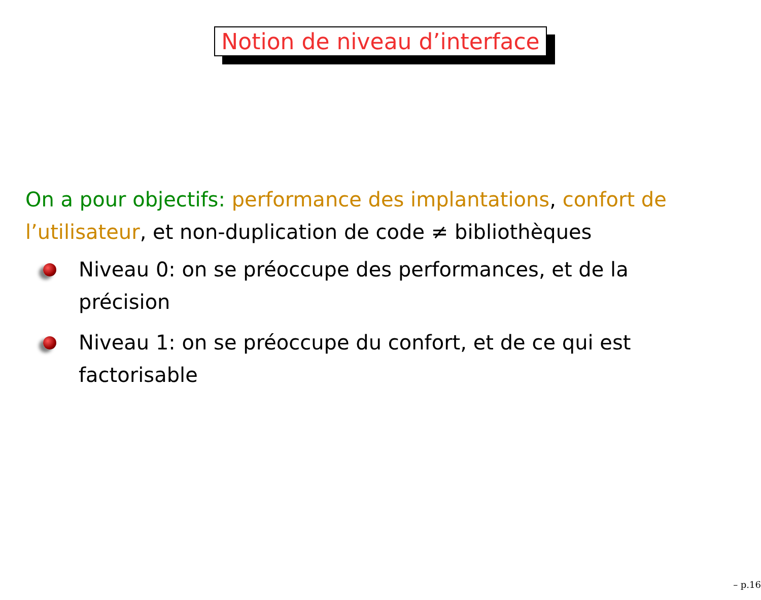Notion de niveau d’interface
On a pour objectifs: performance des implantations, confort de l’utilisateur, et non-duplication de code ≠ bibliothèques
Niveau 0: on se préoccupe des performances, et de la précision
Niveau 1: on se préoccupe du confort, et de ce qui est factorisable
– p.16